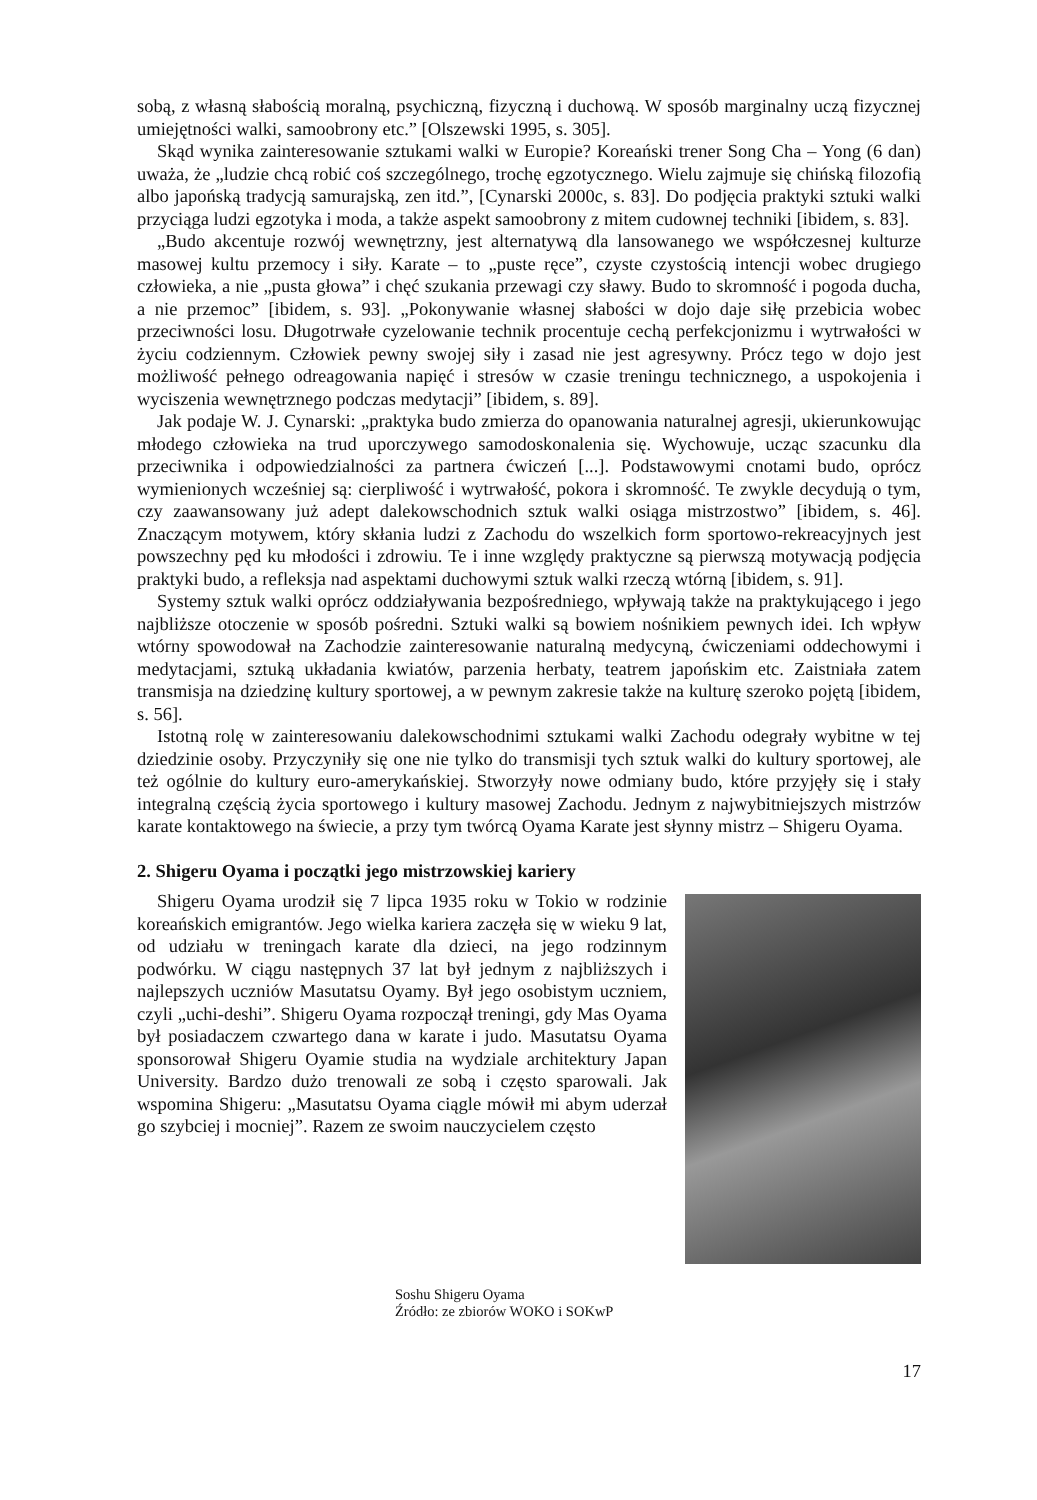sobą, z własną słabością moralną, psychiczną, fizyczną i duchową. W sposób marginalny uczą fizycznej umiejętności walki, samoobrony etc.” [Olszewski 1995, s. 305].
Skąd wynika zainteresowanie sztukami walki w Europie? Koreański trener Song Cha – Yong (6 dan) uważa, że „ludzie chcą robić coś szczególnego, trochę egzotycznego. Wielu zajmuje się chińską filozofią albo japońską tradycją samurajską, zen itd.”, [Cynarski 2000c, s. 83]. Do podjęcia praktyki sztuki walki przyciąga ludzi egzotyka i moda, a także aspekt samoobrony z mitem cudownej techniki [ibidem, s. 83].
„Budo akcentuje rozwój wewnętrzny, jest alternatywą dla lansowanego we współczesnej kulturze masowej kultu przemocy i siły. Karate – to „puste ręce”, czyste czystością intencji wobec drugiego człowieka, a nie „pusta głowa” i chęć szukania przewagi czy sławy. Budo to skromność i pogoda ducha, a nie przemoc” [ibidem, s. 93]. „Pokonywanie własnej słabości w dojo daje siłę przebicia wobec przeciwności losu. Długotrwałe cyzelowanie technik procentuje cechą perfekcjonizmu i wytrwałości w życiu codziennym. Człowiek pewny swojej siły i zasad nie jest agresywny. Prócz tego w dojo jest możliwość pełnego odreagowania napięć i stresów w czasie treningu technicznego, a uspokojenia i wyciszenia wewnętrznego podczas medytacji” [ibidem, s. 89].
Jak podaje W. J. Cynarski: „praktyka budo zmierza do opanowania naturalnej agresji, ukierunkowując młodego człowieka na trud uporczywego samodoskonalenia się. Wychowuje, ucząc szacunku dla przeciwnika i odpowiedzialności za partnera ćwiczeń [...]. Podstawowymi cnotami budo, oprócz wymienionych wcześniej są: cierpliwość i wytrwałość, pokora i skromność. Te zwykle decydują o tym, czy zaawansowany już adept dalekowschodnich sztuk walki osiąga mistrzostwo” [ibidem, s. 46]. Znaczącym motywem, który skłania ludzi z Zachodu do wszelkich form sportowo-rekreacyjnych jest powszechny pęd ku młodości i zdrowiu. Te i inne względy praktyczne są pierwszą motywacją podjęcia praktyki budo, a refleksja nad aspektami duchowymi sztuk walki rzeczą wtórną [ibidem, s. 91].
Systemy sztuk walki oprócz oddziaływania bezpośredniego, wpływają także na praktykującego i jego najbliższe otoczenie w sposób pośredni. Sztuki walki są bowiem nośnikiem pewnych idei. Ich wpływ wtórny spowodował na Zachodzie zainteresowanie naturalną medycyną, ćwiczeniami oddechowymi i medytacjami, sztuką układania kwiatów, parzenia herbaty, teatrem japońskim etc. Zaistniała zatem transmisja na dziedzinę kultury sportowej, a w pewnym zakresie także na kulturę szeroko pojętą [ibidem, s. 56].
Istotną rolę w zainteresowaniu dalekowschodnimi sztukami walki Zachodu odegrały wybitne w tej dziedzinie osoby. Przyczyniły się one nie tylko do transmisji tych sztuk walki do kultury sportowej, ale też ogólnie do kultury euro-amerykańskiej. Stworzyły nowe odmiany budo, które przyjęły się i stały integralną częścią życia sportowego i kultury masowej Zachodu. Jednym z najwybitniejszych mistrzów karate kontaktowego na świecie, a przy tym twórcą Oyama Karate jest słynny mistrz – Shigeru Oyama.
2. Shigeru Oyama i początki jego mistrzowskiej kariery
Shigeru Oyama urodził się 7 lipca 1935 roku w Tokio w rodzinie koreańskich emigrantów. Jego wielka kariera zaczęła się w wieku 9 lat, od udziału w treningach karate dla dzieci, na jego rodzinnym podwórku. W ciągu następnych 37 lat był jednym z najbliższych i najlepszych uczniów Masutatsu Oyamy. Był jego osobistym uczniem, czyli „uchi-deshi”. Shigeru Oyama rozpoczął treningi, gdy Mas Oyama był posiadaczem czwartego dana w karate i judo. Masutatsu Oyama sponsorował Shigeru Oyamie studia na wydziale architektury Japan University. Bardzo dużo trenowali ze sobą i często sparowali. Jak wspomina Shigeru: „Masutatsu Oyama ciągle mówił mi abym uderzał go szybciej i mocniej”. Razem ze swoim nauczycielem często
Soshu Shigeru Oyama
Źródło: ze zbiorów WOKO i SOKwP
17